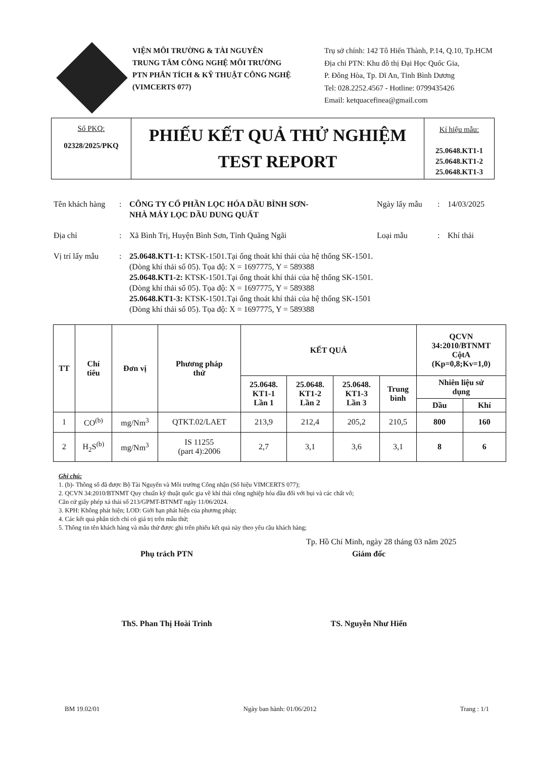VIỆN MÔI TRƯỜNG & TÀI NGUYÊN
TRUNG TÂM CÔNG NGHỆ MÔI TRƯỜNG
PTN PHÂN TÍCH & KỸ THUẬT CÔNG NGHỆ
(VIMCERTS 077)
Trụ sở chính: 142 Tô Hiến Thành, P.14, Q.10, Tp.HCM
Địa chỉ PTN: Khu đô thị Đại Học Quốc Gia,
P. Đông Hòa, Tp. Dĩ An, Tỉnh Bình Dương
Tel: 028.2252.4567 - Hotline: 0799435426
Email: ketquacefinea@gmail.com
Số PKQ:
02328/2025/PKQ
PHIẾU KẾT QUẢ THỬ NGHIỆM
TEST REPORT
Kí hiệu mẫu:
25.0648.KT1-1
25.0648.KT1-2
25.0648.KT1-3
Tên khách hàng
: CÔNG TY CỔ PHẦN LỌC HÓA DẦU BÌNH SƠN-
NHÀ MÁY LỌC DẦU DUNG QUẤT
Ngày lấy mẫu : 14/03/2025
Địa chỉ : Xã Bình Trị, Huyện Bình Sơn, Tỉnh Quãng Ngãi Loại mẫu : Khí thải
Vị trí lấy mẫu
: 25.0648.KT1-1: KTSK-1501.Tại ống thoát khí thải của hệ thống SK-1501.
(Dòng khí thải số 05). Tọa độ: X = 1697775, Y = 589388
25.0648.KT1-2: KTSK-1501.Tại ống thoát khí thải của hệ thống SK-1501.
(Dòng khí thải số 05). Tọa độ: X = 1697775, Y = 589388
25.0648.KT1-3: KTSK-1501.Tại ống thoát khí thải của hệ thống SK-1501
(Dòng khí thải số 05). Tọa độ: X = 1697775, Y = 589388
| TT | Chỉ tiêu | Đơn vị | Phương pháp thử | KẾT QUẢ | | | | QCVN 34:2010/BTNMT CộtA (Kp=0,8;Kv=1,0) | |
| --- | --- | --- | --- | --- | --- | --- | --- | --- | --- |
| | | | | 25.0648. KT1-1 Lần 1 | 25.0648. KT1-2 Lần 2 | 25.0648. KT1-3 Lần 3 | Trung bình | Nhiên liệu sử dụng | |
| | | | | | | | | Dầu | Khí |
| 1 | CO<sup>(b)</sup> | mg/Nm<sup>3</sup> | QTKT.02/LAET | 213,9 | 212,4 | 205,2 | 210,5 | 800 | 160 |
| 2 | H<sub>2</sub>S<sup>(b)</sup> | mg/Nm<sup>3</sup> | IS 11255 (part 4):2006 | 2,7 | 3,1 | 3,6 | 3,1 | 8 | 6 |
Ghi chú:
1. (b)- Thông số đã được Bộ Tài Nguyên và Môi trường Công nhận (Số hiệu VIMCERTS 077);
2. QCVN 34:2010/BTNMT Quy chuẩn kỹ thuật quốc gia về khí thải công nghiệp hóa dầu đối với bụi và các chất vô;
Căn cứ giấy phép xả thải số 213/GPMT-BTNMT ngày 11/06/2024.
3. KPH: Không phát hiện; LOD: Giới hạn phát hiện của phương pháp;
4. Các kết quả phân tích chỉ có giá trị trên mẫu thử;
5. Thông tin tên khách hàng và mẫu thử được ghi trên phiếu kết quả này theo yêu cầu khách hàng;
Tp. Hồ Chí Minh, ngày 28 tháng 03 năm 2025
Phụ trách PTN
ThS. Phan Thị Hoài Trinh
Giám đốc
TS. Nguyễn Như Hiển
BM 19.02/01 Ngày ban hành: 01/06/2012 Trang : 1/1